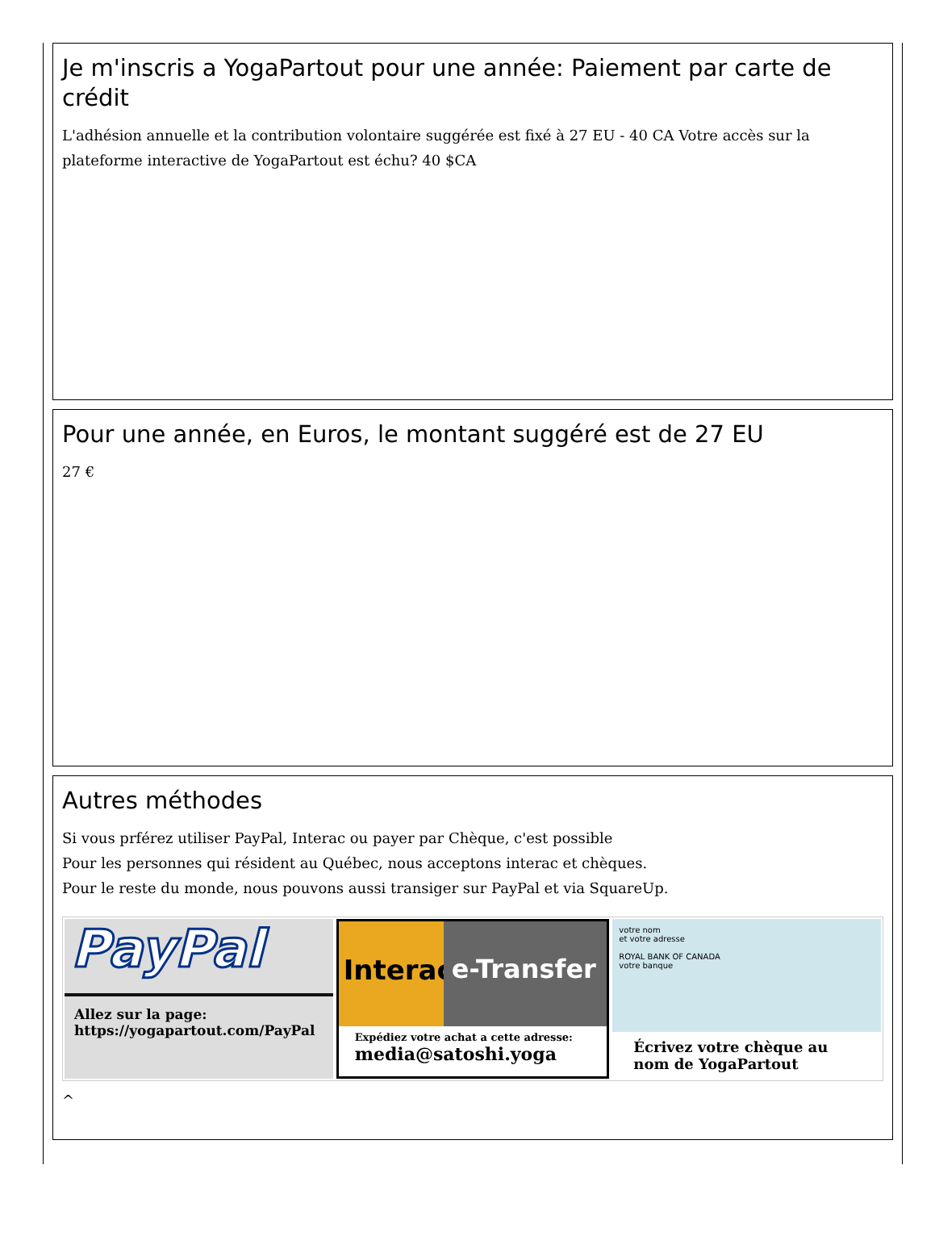Je m'inscris a YogaPartout pour une année: Paiement par carte de crédit
L'adhésion annuelle et la contribution volontaire suggérée est fixé à 27 EU - 40 CA Votre accès sur la plateforme interactive de YogaPartout est échu? 40 $CA
Pour une année, en Euros, le montant suggéré est de 27 EU
27 €
Autres méthodes
Si vous prférez utiliser PayPal, Interac ou payer par Chèque, c'est possible
Pour les personnes qui résident au Québec, nous acceptons interac et chèques.
Pour le reste du monde, nous pouvons aussi transiger sur PayPal et via SquareUp.
PayPal
Allez sur la page:
https://yogapartout.com/PayPal
Interac
e-Transfer
Expédiez votre achat a cette adresse:
media@satoshi.yoga
votre nom
et votre adresse
ROYAL BANK OF CANADA
votre banque
Écrivez votre chèque au nom de YogaPartout
^